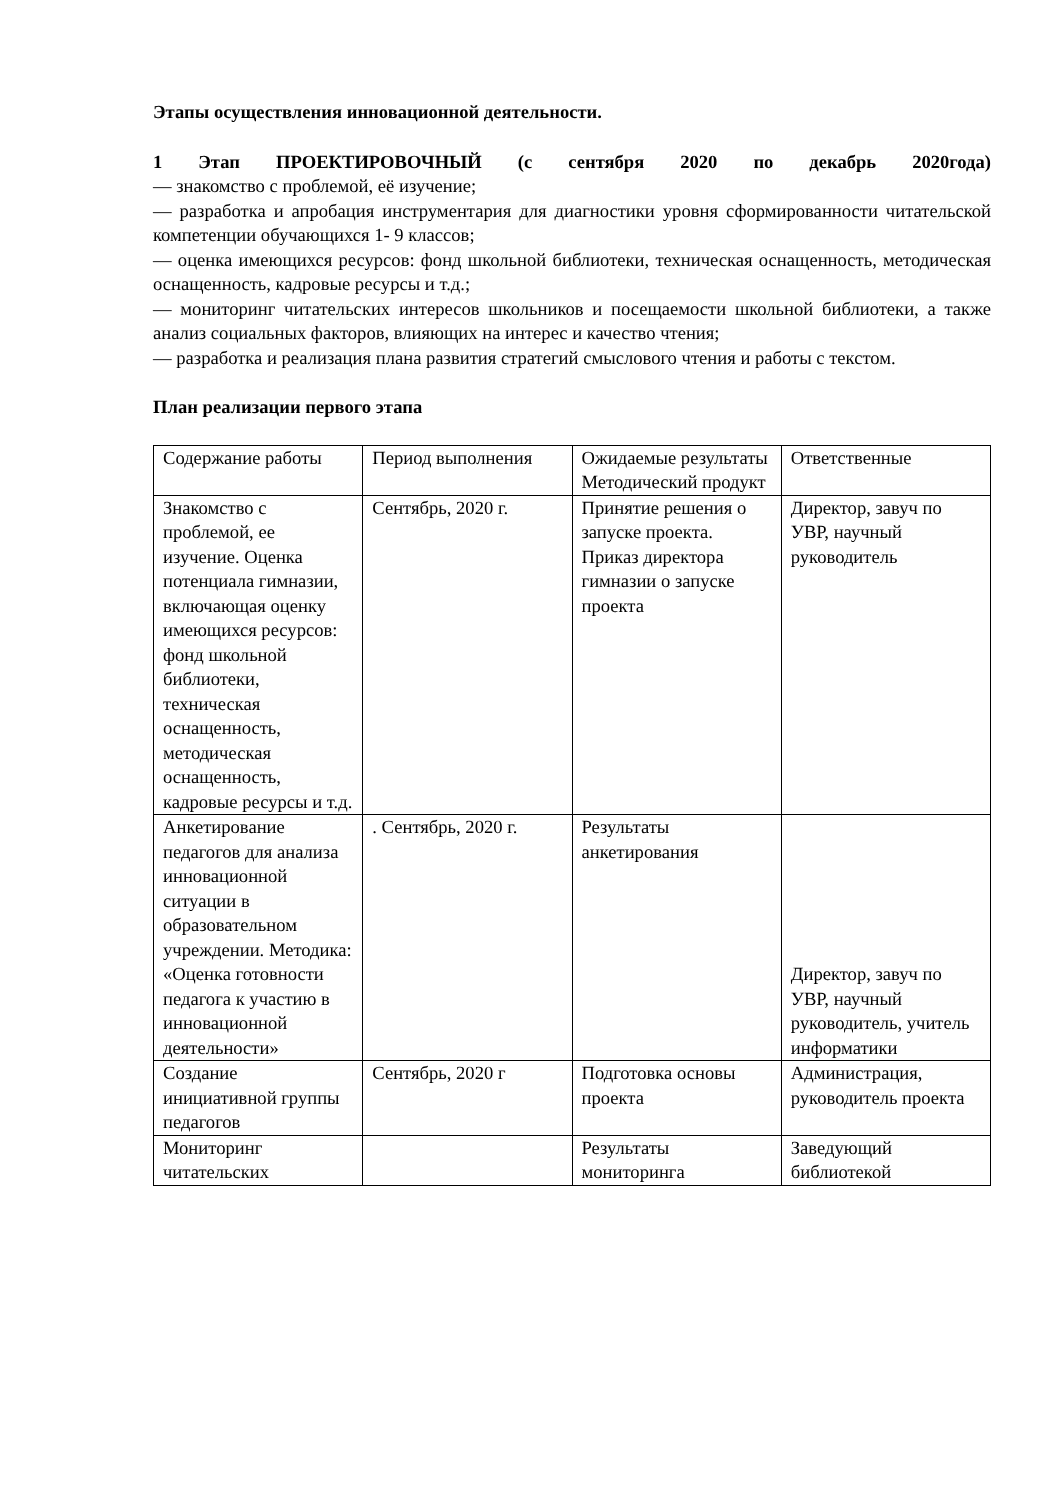Этапы осуществления инновационной деятельности.
1 Этап ПРОЕКТИРОВОЧНЫЙ (с сентября 2020 по декабрь 2020года)
— знакомство с проблемой, её изучение;
— разработка и апробация инструментария для диагностики уровня сформированности читательской компетенции обучающихся 1- 9 классов;
— оценка имеющихся ресурсов: фонд школьной библиотеки, техническая оснащенность, методическая оснащенность, кадровые ресурсы и т.д.;
— мониторинг читательских интересов школьников и посещаемости школьной библиотеки, а также анализ социальных факторов, влияющих на интерес и качество чтения;
— разработка и реализация плана развития стратегий смыслового чтения и работы с текстом.
План реализации первого этапа
| Содержание работы | Период выполнения | Ожидаемые результаты Методический продукт | Ответственные |
| Знакомство с проблемой, ее изучение. Оценка потенциала гимназии, включающая оценку имеющихся ресурсов: фонд школьной библиотеки, техническая оснащенность, методическая оснащенность, кадровые ресурсы и т.д. | Сентябрь, 2020 г. | Принятие решения о запуске проекта. Приказ директора гимназии о запуске проекта | Директор, завуч по УВР, научный руководитель |
| Анкетирование педагогов для анализа инновационной ситуации в образовательном учреждении. Методика: «Оценка готовности педагога к участию в инновационной деятельности» | . Сентябрь, 2020 г. | Результаты анкетирования | Директор, завуч по УВР, научный руководитель, учитель информатики |
| Создание инициативной группы педагогов | Сентябрь, 2020 г | Подготовка основы проекта | Администрация, руководитель проекта |
| Мониторинг читательских | | Результаты мониторинга | Заведующий библиотекой |